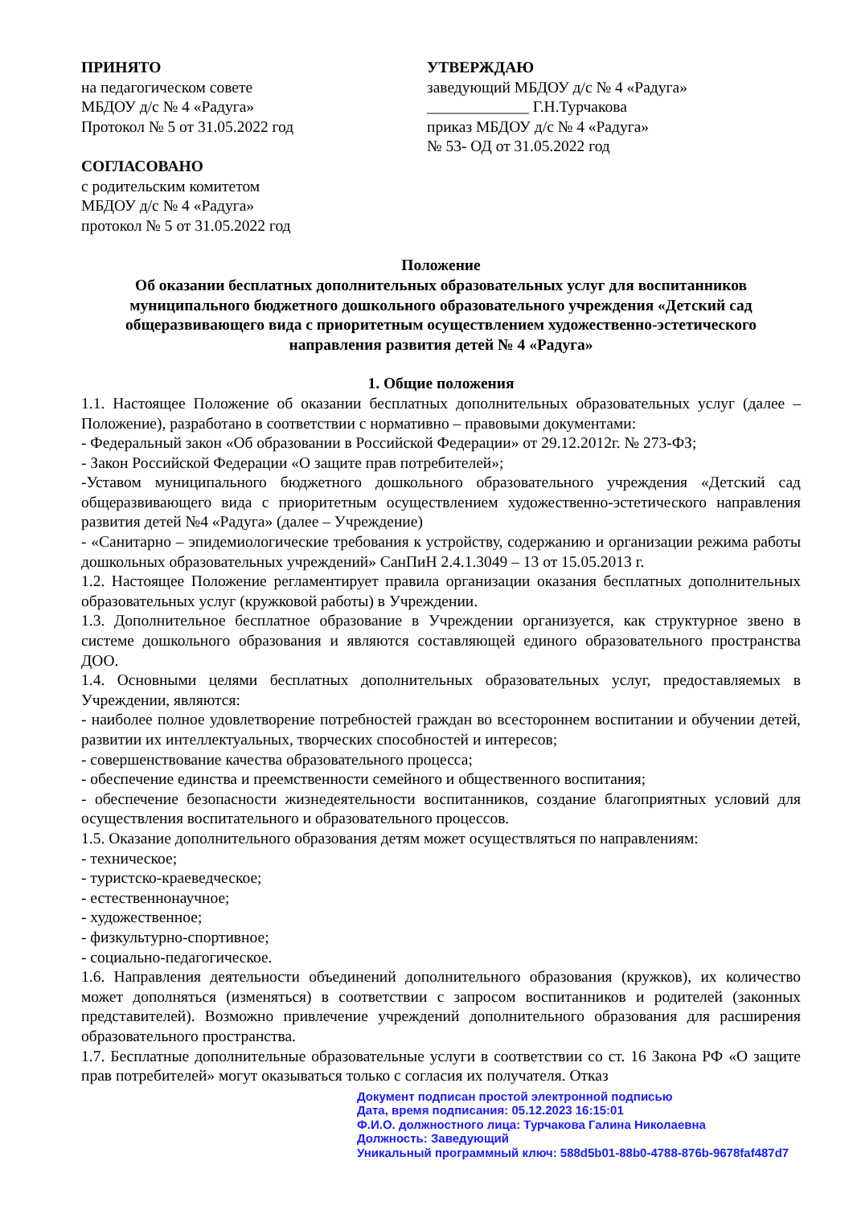ПРИНЯТО
на педагогическом совете
МБДОУ д/с № 4 «Радуга»
Протокол № 5 от 31.05.2022 год
СОГЛАСОВАНО
с родительским комитетом
МБДОУ д/с № 4 «Радуга»
протокол № 5 от 31.05.2022 год
УТВЕРЖДАЮ
заведующий МБДОУ д/с № 4 «Радуга»
_____________ Г.Н.Турчакова
приказ МБДОУ д/с № 4 «Радуга»
№ 53- ОД от 31.05.2022 год
Положение
Об оказании бесплатных дополнительных образовательных услуг для воспитанников муниципального бюджетного дошкольного образовательного учреждения «Детский сад общеразвивающего вида с приоритетным осуществлением художественно-эстетического направления развития детей № 4 «Радуга»
1. Общие положения
1.1. Настоящее Положение об оказании бесплатных дополнительных образовательных услуг (далее – Положение), разработано в соответствии с нормативно – правовыми документами:
- Федеральный закон «Об образовании в Российской Федерации» от 29.12.2012г. № 273-ФЗ;
- Закон Российской Федерации «О защите прав потребителей»;
-Уставом муниципального бюджетного дошкольного образовательного учреждения «Детский сад общеразвивающего вида с приоритетным осуществлением художественно-эстетического направления развития детей №4 «Радуга» (далее – Учреждение)
- «Санитарно – эпидемиологические требования к устройству, содержанию и организации режима работы дошкольных образовательных учреждений» СанПиН 2.4.1.3049 – 13 от 15.05.2013 г.
1.2. Настоящее Положение регламентирует правила организации оказания бесплатных дополнительных образовательных услуг (кружковой работы) в Учреждении.
1.3. Дополнительное бесплатное образование в Учреждении организуется, как структурное звено в системе дошкольного образования и являются составляющей единого образовательного пространства ДОО.
1.4. Основными целями бесплатных дополнительных образовательных услуг, предоставляемых в Учреждении, являются:
- наиболее полное удовлетворение потребностей граждан во всестороннем воспитании и обучении детей, развитии их интеллектуальных, творческих способностей и интересов;
- совершенствование качества образовательного процесса;
- обеспечение единства и преемственности семейного и общественного воспитания;
- обеспечение безопасности жизнедеятельности воспитанников, создание благоприятных условий для осуществления воспитательного и образовательного процессов.
1.5. Оказание дополнительного образования детям может осуществляться по направлениям:
- техническое;
- туристско-краеведческое;
- естественнонаучное;
- художественное;
- физкультурно-спортивное;
- социально-педагогическое.
1.6. Направления деятельности объединений дополнительного образования (кружков), их количество может дополняться (изменяться) в соответствии с запросом воспитанников и родителей (законных представителей). Возможно привлечение учреждений дополнительного образования для расширения образовательного пространства.
1.7. Бесплатные дополнительные образовательные услуги в соответствии со ст. 16 Закона РФ «О защите прав потребителей» могут оказываться только с согласия их получателя. Отказ
Документ подписан простой электронной подписью
Дата, время подписания: 05.12.2023 16:15:01
Ф.И.О. должностного лица: Турчакова Галина Николаевна
Должность: Заведующий
Уникальный программный ключ: 588d5b01-88b0-4788-876b-9678faf487d7